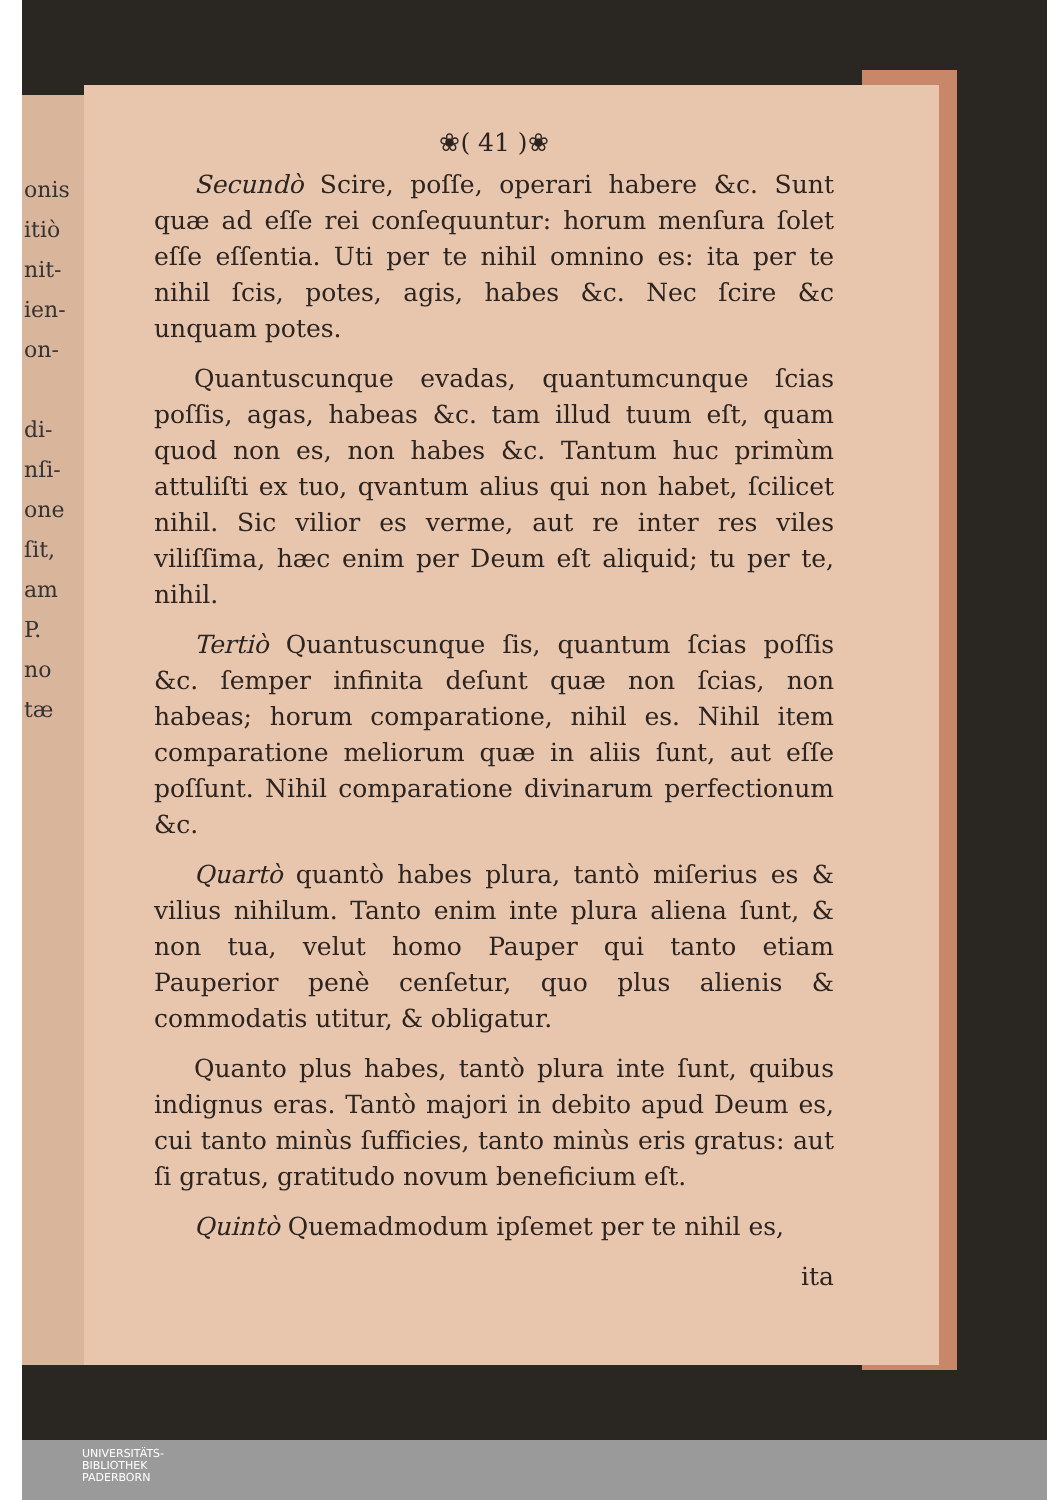onis
itiò
nit-
ien-
on-
di-
nſi-
one
ſit,
am
P.
no
tæ
❀( 41 )❀
Secundò Scire, poſſe, operari habere &c. Sunt quæ ad eſſe rei conſequuntur: horum menſura ſolet eſſe eſſentia. Uti per te nihil omnino es: ita per te nihil ſcis, potes, agis, habes &c. Nec ſcire &c unquam potes.
Quantuscunque evadas, quantumcunque ſcias poſſis, agas, habeas &c. tam illud tuum eſt, quam quod non es, non habes &c. Tantum huc primùm attuliſti ex tuo, qvantum alius qui non habet, ſcilicet nihil. Sic vilior es verme, aut re inter res viles viliſſima, hæc enim per Deum eſt aliquid; tu per te, nihil.
Tertiò Quantuscunque ſis, quantum ſcias poſſis &c. ſemper infinita deſunt quæ non ſcias, non habeas; horum comparatione, nihil es. Nihil item comparatione meliorum quæ in aliis ſunt, aut eſſe poſſunt. Nihil comparatione divinarum perfectionum &c.
Quartò quantò habes plura, tantò miſerius es & vilius nihilum. Tanto enim inte plura aliena ſunt, & non tua, velut homo Pauper qui tanto etiam Pauperior penè cenſetur, quo plus alienis & commodatis utitur, & obligatur.
Quanto plus habes, tantò plura inte ſunt, quibus indignus eras. Tantò majori in debito apud Deum es, cui tanto minùs ſufficies, tanto minùs eris gratus: aut ſi gratus, gratitudo novum beneficium eſt.
Quintò Quemadmodum ipſemet per te nihil es,
ita
UNIVERSITÄTS-
BIBLIOTHEK
PADERBORN